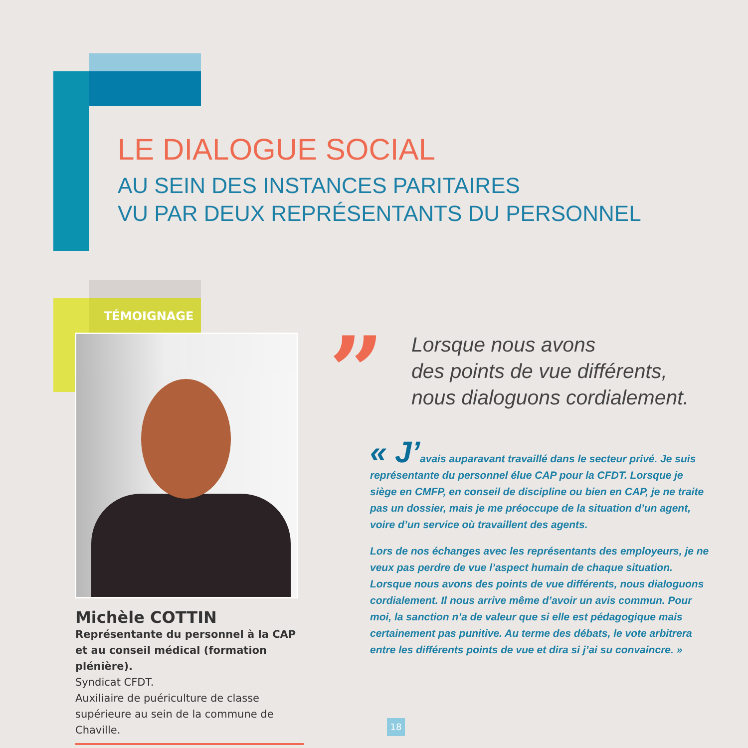LE DIALOGUE SOCIAL
AU SEIN DES INSTANCES PARITAIRES
VU PAR DEUX REPRÉSENTANTS DU PERSONNEL
TÉMOIGNAGE
Michèle COTTIN
Représentante du personnel à la CAP
et au conseil médical (formation plénière).
Syndicat CFDT.
Auxiliaire de puériculture de classe supérieure au sein de la commune de Chaville.
”
Lorsque nous avons
des points de vue différents,
nous dialoguons cordialement.
« J’avais auparavant travaillé dans le secteur privé. Je suis représentante du personnel élue CAP pour la CFDT. Lorsque je siège en CMFP, en conseil de discipline ou bien en CAP, je ne traite pas un dossier, mais je me préoccupe de la situation d’un agent, voire d’un service où travaillent des agents.
Lors de nos échanges avec les représentants des employeurs, je ne veux pas perdre de vue l’aspect humain de chaque situation. Lorsque nous avons des points de vue différents, nous dialoguons cordialement. Il nous arrive même d’avoir un avis commun. Pour moi, la sanction n’a de valeur que si elle est pédagogique mais certainement pas punitive. Au terme des débats, le vote arbitrera entre les différents points de vue et dira si j’ai su convaincre. »
18